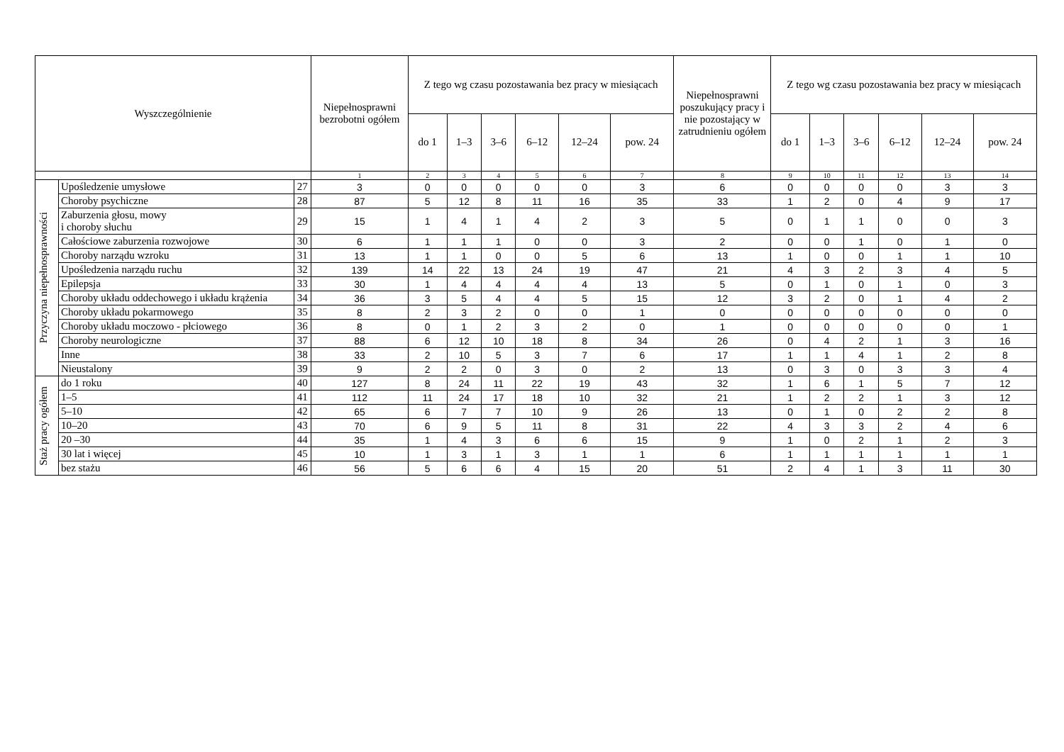| Wyszczególnienie | | | Niepełnosprawni bezrobotni ogółem | Z tego wg czasu pozostawania bez pracy w miesiącach | | | | | | Niepełnosprawni poszukujący pracy i nie pozostający w zatrudnieniu ogółem | Z tego wg czasu pozostawania bez pracy w miesiącach | | | | | |
| --- | --- | --- | --- | --- | --- | --- | --- | --- | --- | --- | --- | --- | --- | --- | --- | --- |
| | | | | do 1 | 1–3 | 3–6 | 6–12 | 12–24 | pow. 24 | | do 1 | 1–3 | 3–6 | 6–12 | 12–24 | pow. 24 |
| | | | 1 | 2 | 3 | 4 | 5 | 6 | 7 | 8 | 9 | 10 | 11 | 12 | 13 | 14 |
| Przyczyna niepełnosprawności | Upośledzenie umysłowe | 27 | 3 | 0 | 0 | 0 | 0 | 0 | 3 | 6 | 0 | 0 | 0 | 0 | 3 | 3 |
| | Choroby psychiczne | 28 | 87 | 5 | 12 | 8 | 11 | 16 | 35 | 33 | 1 | 2 | 0 | 4 | 9 | 17 |
| | Zaburzenia głosu, mowy i choroby słuchu | 29 | 15 | 1 | 4 | 1 | 4 | 2 | 3 | 5 | 0 | 1 | 1 | 0 | 0 | 3 |
| | Całościowe zaburzenia rozwojowe | 30 | 6 | 1 | 1 | 1 | 0 | 0 | 3 | 2 | 0 | 0 | 1 | 0 | 1 | 0 |
| | Choroby narządu wzroku | 31 | 13 | 1 | 1 | 0 | 0 | 5 | 6 | 13 | 1 | 0 | 0 | 1 | 1 | 10 |
| | Upośledzenia narządu ruchu | 32 | 139 | 14 | 22 | 13 | 24 | 19 | 47 | 21 | 4 | 3 | 2 | 3 | 4 | 5 |
| | Epilepsja | 33 | 30 | 1 | 4 | 4 | 4 | 4 | 13 | 5 | 0 | 1 | 0 | 1 | 0 | 3 |
| | Choroby układu oddechowego i układu krążenia | 34 | 36 | 3 | 5 | 4 | 4 | 5 | 15 | 12 | 3 | 2 | 0 | 1 | 4 | 2 |
| | Choroby układu pokarmowego | 35 | 8 | 2 | 3 | 2 | 0 | 0 | 1 | 0 | 0 | 0 | 0 | 0 | 0 | 0 |
| | Choroby układu moczowo - płciowego | 36 | 8 | 0 | 1 | 2 | 3 | 2 | 0 | 1 | 0 | 0 | 0 | 0 | 0 | 1 |
| | Choroby neurologiczne | 37 | 88 | 6 | 12 | 10 | 18 | 8 | 34 | 26 | 0 | 4 | 2 | 1 | 3 | 16 |
| | Inne | 38 | 33 | 2 | 10 | 5 | 3 | 7 | 6 | 17 | 1 | 1 | 4 | 1 | 2 | 8 |
| | Nieustalony | 39 | 9 | 2 | 2 | 0 | 3 | 0 | 2 | 13 | 0 | 3 | 0 | 3 | 3 | 4 |
| Staż pracy ogółem | do 1 roku | 40 | 127 | 8 | 24 | 11 | 22 | 19 | 43 | 32 | 1 | 6 | 1 | 5 | 7 | 12 |
| | 1–5 | 41 | 112 | 11 | 24 | 17 | 18 | 10 | 32 | 21 | 1 | 2 | 2 | 1 | 3 | 12 |
| | 5–10 | 42 | 65 | 6 | 7 | 7 | 10 | 9 | 26 | 13 | 0 | 1 | 0 | 2 | 2 | 8 |
| | 10–20 | 43 | 70 | 6 | 9 | 5 | 11 | 8 | 31 | 22 | 4 | 3 | 3 | 2 | 4 | 6 |
| | 20 –30 | 44 | 35 | 1 | 4 | 3 | 6 | 6 | 15 | 9 | 1 | 0 | 2 | 1 | 2 | 3 |
| | 30 lat i więcej | 45 | 10 | 1 | 3 | 1 | 3 | 1 | 1 | 6 | 1 | 1 | 1 | 1 | 1 | 1 |
| | bez stażu | 46 | 56 | 5 | 6 | 6 | 4 | 15 | 20 | 51 | 2 | 4 | 1 | 3 | 11 | 30 |